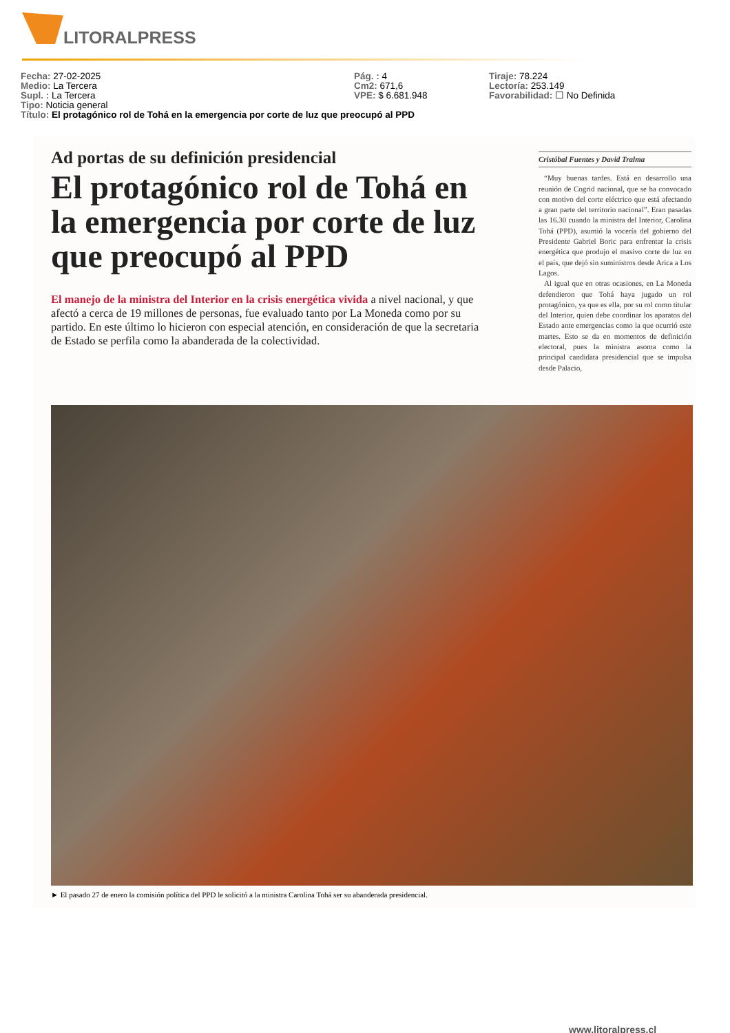LITORALPRESS
Fecha: 27-02-2025 Pág. : 4 Tiraje: 78.224
Medio: La Tercera Cm2: 671,6 Lectoría: 253.149
Supl. : La Tercera VPE: $ 6.681.948 Favorabilidad: ☐ No Definida
Tipo: Noticia general
Título: El protagónico rol de Tohá en la emergencia por corte de luz que preocupó al PPD
Ad portas de su definición presidencial
El protagónico rol de Tohá en la emergencia por corte de luz que preocupó al PPD
El manejo de la ministra del Interior en la crisis energética vivida a nivel nacional, y que afectó a cerca de 19 millones de personas, fue evaluado tanto por La Moneda como por su partido. En este último lo hicieron con especial atención, en consideración de que la secretaria de Estado se perfila como la abanderada de la colectividad.
Cristóbal Fuentes y David Tralma
“Muy buenas tardes. Está en desarrollo una reunión de Cogrid nacional, que se ha convocado con motivo del corte eléctrico que está afectando a gran parte del territorio nacional”. Eran pasadas las 16.30 cuando la ministra del Interior, Carolina Tohá (PPD), asumió la vocería del gobierno del Presidente Gabriel Boric para enfrentar la crisis energética que produjo el masivo corte de luz en el país, que dejó sin suministros desde Arica a Los Lagos.
Al igual que en otras ocasiones, en La Moneda defendieron que Tohá haya jugado un rol protagónico, ya que es ella, por su rol como titular del Interior, quien debe coordinar los aparatos del Estado ante emergencias como la que ocurrió este martes. Esto se da en momentos de definición electoral, pues la ministra asoma como la principal candidata presidencial que se impulsa desde Palacio,
► El pasado 27 de enero la comisión política del PPD le solicitó a la ministra Carolina Tohá ser su abanderada presidencial.
www.litoralpress.cl